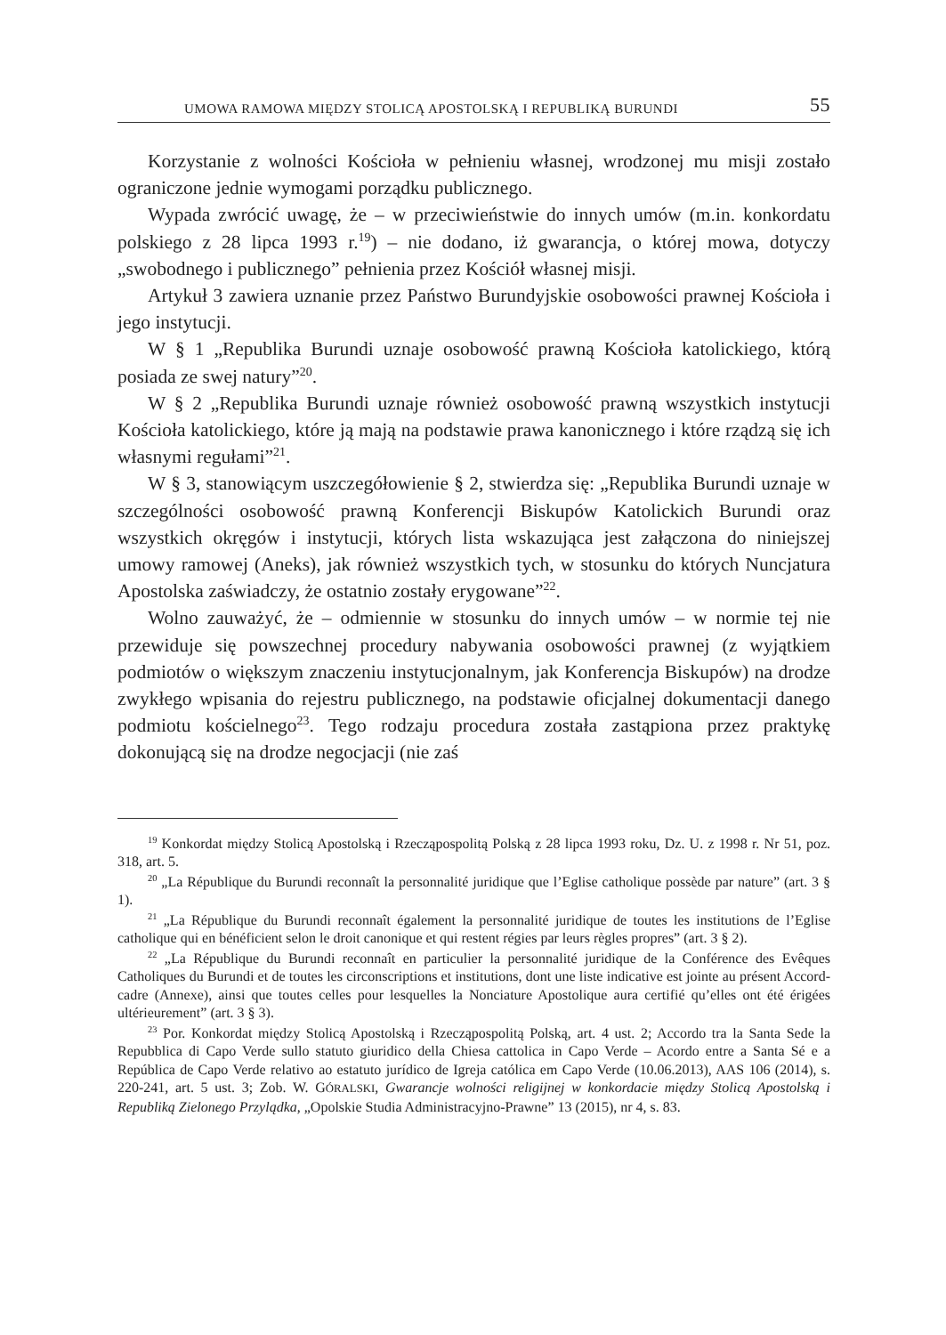UMOWA RAMOWA MIĘDZY STOLICĄ APOSTOLSKĄ I REPUBLIKĄ BURUNDI 55
Korzystanie z wolności Kościoła w pełnieniu własnej, wrodzonej mu misji zostało ograniczone jednie wymogami porządku publicznego.
Wypada zwrócić uwagę, że – w przeciwieństwie do innych umów (m.in. konkordatu polskiego z 28 lipca 1993 r.<sup>19</sup>) – nie dodano, iż gwarancja, o której mowa, dotyczy „swobodnego i publicznego” pełnienia przez Kościół własnej misji.
Artykuł 3 zawiera uznanie przez Państwo Burundyjskie osobowości prawnej Kościoła i jego instytucji.
W § 1 „Republika Burundi uznaje osobowość prawną Kościoła katolickiego, którą posiada ze swej natury”<sup>20</sup>.
W § 2 „Republika Burundi uznaje również osobowość prawną wszystkich instytucji Kościoła katolickiego, które ją mają na podstawie prawa kanonicznego i które rządzą się ich własnymi regułami”<sup>21</sup>.
W § 3, stanowiącym uszczegółowienie § 2, stwierdza się: „Republika Burundi uznaje w szczególności osobowość prawną Konferencji Biskupów Katolickich Burundi oraz wszystkich okręgów i instytucji, których lista wskazująca jest załączona do niniejszej umowy ramowej (Aneks), jak również wszystkich tych, w stosunku do których Nuncjatura Apostolska zaświadczy, że ostatnio zostały erygowane”<sup>22</sup>.
Wolno zauważyć, że – odmiennie w stosunku do innych umów – w normie tej nie przewiduje się powszechnej procedury nabywania osobowości prawnej (z wyjątkiem podmiotów o większym znaczeniu instytucjonalnym, jak Konferencja Biskupów) na drodze zwykłego wpisania do rejestru publicznego, na podstawie oficjalnej dokumentacji danego podmiotu kościelnego<sup>23</sup>. Tego rodzaju procedura została zastąpiona przez praktykę dokonującą się na drodze negocjacji (nie zaś
<sup>19</sup> Konkordat między Stolicą Apostolską i Rzecząpospolitą Polską z 28 lipca 1993 roku, Dz. U. z 1998 r. Nr 51, poz. 318, art. 5.
<sup>20</sup> „La République du Burundi reconnaît la personnalité juridique que l’Eglise catholique possède par nature” (art. 3 § 1).
<sup>21</sup> „La République du Burundi reconnaît également la personnalité juridique de toutes les institutions de l’Eglise catholique qui en bénéficient selon le droit canonique et qui restent régies par leurs règles propres” (art. 3 § 2).
<sup>22</sup> „La République du Burundi reconnaît en particulier la personnalité juridique de la Conférence des Evêques Catholiques du Burundi et de toutes les circonscriptions et institutions, dont une liste indicative est jointe au présent Accord-cadre (Annexe), ainsi que toutes celles pour lesquelles la Nonciature Apostolique aura certifié qu’elles ont été érigées ultérieurement” (art. 3 § 3).
<sup>23</sup> Por. Konkordat między Stolicą Apostolską i Rzecząpospolitą Polską, art. 4 ust. 2; Accordo tra la Santa Sede la Repubblica di Capo Verde sullo statuto giuridico della Chiesa cattolica in Capo Verde – Acordo entre a Santa Sé e a República de Capo Verde relativo ao estatuto jurídico de Igreja católica em Capo Verde (10.06.2013), AAS 106 (2014), s. 220-241, art. 5 ust. 3; Zob. W. GÓRALSKI, Gwarancje wolności religijnej w konkordacie między Stolicą Apostolską i Republiką Zielonego Przylądka, „Opolskie Studia Administracyjno-Prawne” 13 (2015), nr 4, s. 83.